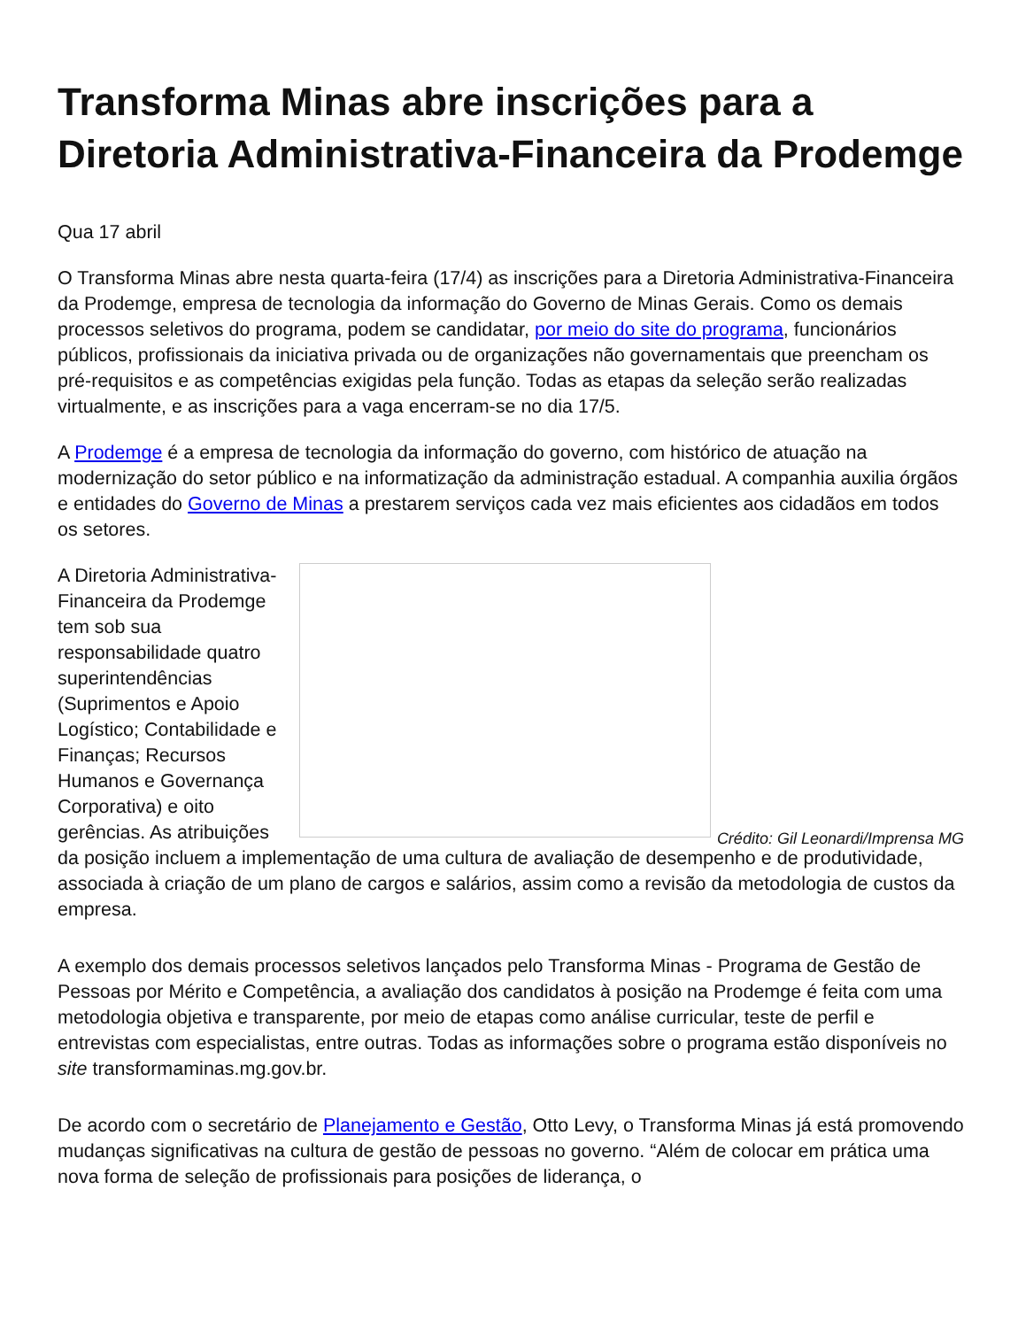Transforma Minas abre inscrições para a Diretoria Administrativa-Financeira da Prodemge
Qua 17 abril
O Transforma Minas abre nesta quarta-feira (17/4) as inscrições para a Diretoria Administrativa-Financeira da Prodemge, empresa de tecnologia da informação do Governo de Minas Gerais. Como os demais processos seletivos do programa, podem se candidatar, por meio do site do programa, funcionários públicos, profissionais da iniciativa privada ou de organizações não governamentais que preencham os pré-requisitos e as competências exigidas pela função. Todas as etapas da seleção serão realizadas virtualmente, e as inscrições para a vaga encerram-se no dia 17/5.
A Prodemge é a empresa de tecnologia da informação do governo, com histórico de atuação na modernização do setor público e na informatização da administração estadual. A companhia auxilia órgãos e entidades do Governo de Minas a prestarem serviços cada vez mais eficientes aos cidadãos em todos os setores.
Crédito: Gil Leonardi/Imprensa MG
A Diretoria Administrativa-Financeira da Prodemge tem sob sua responsabilidade quatro superintendências (Suprimentos e Apoio Logístico; Contabilidade e Finanças; Recursos Humanos e Governança Corporativa) e oito gerências. As atribuições da posição incluem a implementação de uma cultura de avaliação de desempenho e de produtividade, associada à criação de um plano de cargos e salários, assim como a revisão da metodologia de custos da empresa.
A exemplo dos demais processos seletivos lançados pelo Transforma Minas - Programa de Gestão de Pessoas por Mérito e Competência, a avaliação dos candidatos à posição na Prodemge é feita com uma metodologia objetiva e transparente, por meio de etapas como análise curricular, teste de perfil e entrevistas com especialistas, entre outras. Todas as informações sobre o programa estão disponíveis no site transformaminas.mg.gov.br.
De acordo com o secretário de Planejamento e Gestão, Otto Levy, o Transforma Minas já está promovendo mudanças significativas na cultura de gestão de pessoas no governo. “Além de colocar em prática uma nova forma de seleção de profissionais para posições de liderança, o